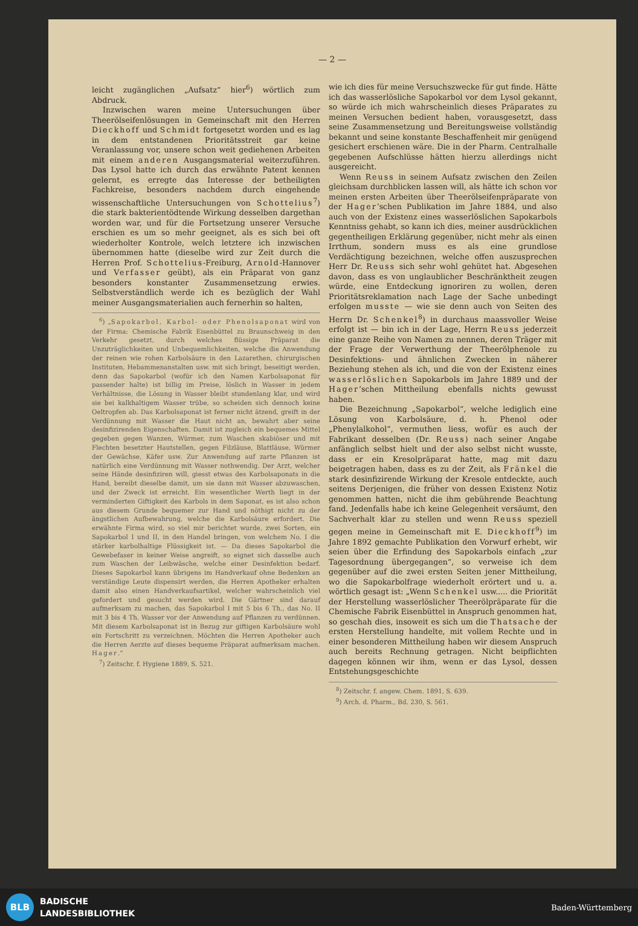— 2 —
leicht zugänglichen „Aufsatz“ hier<sup>6</sup>) wörtlich zum Abdruck.
Inzwischen waren meine Untersuchungen über Theerölseifenlösungen in Gemeinschaft mit den Herren Dieckhoff und Schmidt fortgesetzt worden und es lag in dem entstandenen Prioritätsstreit gar keine Veranlassung vor, unsere schon weit gediehenen Arbeiten mit einem anderen Ausgangsmaterial weiterzuführen. Das Lysol hatte ich durch das erwähnte Patent kennen gelernt, es erregte das Interesse der betheiligten Fachkreise, besonders nachdem durch eingehende wissenschaftliche Untersuchungen von Schottelius<sup>7</sup>) die stark bakterientödtende Wirkung desselben dargethan worden war, und für die Fortsetzung unserer Versuche erschien es um so mehr geeignet, als es sich bei oft wiederholter Kontrole, welch letztere ich inzwischen übernommen hatte (dieselbe wird zur Zeit durch die Herren Prof. Schottelius-Freiburg, Arnold-Hannover und Verfasser geübt), als ein Präparat von ganz besonders konstanter Zusammensetzung erwies. Selbstverständlich werde ich es bezüglich der Wahl meiner Ausgangsmaterialien auch fernerhin so halten,
<sup>6</sup>) „Sapokarbol, Karbol- oder Phenolsaponat wird von der Firma: Chemische Fabrik Eisenbüttel zu Braunschweig in den Verkehr gesetzt, durch welches flüssige Präparat die Unzuträglichkeiten und Unbequemlichkeiten, welche die Anwendung der reinen wie rohen Karbolsäure in den Lazarethen, chirurgischen Instituten, Hebammenanstalten usw. mit sich bringt, beseitigt werden, denn das Sapokarbol (wofür ich den Namen Karbolsaponat für passender halte) ist billig im Preise, löslich in Wasser in jedem Verhältnisse, die Lösung in Wasser bleibt stundenlang klar, und wird sie bei kalkhaltigem Wasser trübe, so scheiden sich dennoch keine Oeltropfen ab. Das Karbolsaponat ist ferner nicht ätzend, greift in der Verdünnung mit Wasser die Haut nicht an, bewahrt aber seine desinfizirenden Eigenschaften. Damit ist zugleich ein bequemes Mittel gegeben gegen Wanzen, Würmer, zum Waschen skabiöser und mit Flechten besetzter Hautstellen, gegen Filzläuse, Blattläuse, Würmer der Gewächse, Käfer usw. Zur Anwendung auf zarte Pflanzen ist natürlich eine Verdünnung mit Wasser nothwendig. Der Arzt, welcher seine Hände desinfiziren will, giesst etwas des Karbolsaponats in die Hand, bereibt dieselbe damit, um sie dann mit Wasser abzuwaschen, und der Zweck ist erreicht. Ein wesentlicher Werth liegt in der verminderten Giftigkeit des Karbols in dem Saponat, es ist also schon aus diesem Grunde bequemer zur Hand und nöthigt nicht zu der ängstlichen Aufbewahrung, welche die Karbolsäure erfordert. Die erwähnte Firma wird, so viel mir berichtet wurde, zwei Sorten, ein Sapokarbol I und II, in den Handel bringen, von welchem No. I die stärker karbolhaltige Flüssigkeit ist. — Da dieses Sapokarbol die Gewebefaser in keiner Weise angreift, so eignet sich dasselbe auch zum Waschen der Leibwäsche, welche einer Desinfektion bedarf. Dieses Sapokarbol kann übrigens im Handverkauf ohne Bedenken an verständige Leute dispensirt werden, die Herren Apotheker erhalten damit also einen Handverkaufsartikel, welcher wahrscheinlich viel gefordert und gesucht werden wird. Die Gärtner sind darauf aufmerksam zu machen, das Sapokarbol I mit 5 bis 6 Th., das No. II mit 3 bis 4 Th. Wasser vor der Anwendung auf Pflanzen zu verdünnen. Mit diesem Karbolsaponat ist in Bezug zur giftigen Karbolsäure wohl ein Fortschritt zu verzeichnen. Möchten die Herren Apotheker auch die Herren Aerzte auf dieses bequeme Präparat aufmerksam machen. Hager.“
<sup>7</sup>) Zeitschr. f. Hygiene 1889, S. 521.
wie ich dies für meine Versuchszwecke für gut finde. Hätte ich das wasserlösliche Sapokarbol vor dem Lysol gekannt, so würde ich mich wahrscheinlich dieses Präparates zu meinen Versuchen bedient haben, vorausgesetzt, dass seine Zusammensetzung und Bereitungsweise vollständig bekannt und seine konstante Beschaffenheit mir genügend gesichert erschienen wäre. Die in der Pharm. Centralhalle gegebenen Aufschlüsse hätten hierzu allerdings nicht ausgereicht.
Wenn Reuss in seinem Aufsatz zwischen den Zeilen gleichsam durchblicken lassen will, als hätte ich schon vor meinen ersten Arbeiten über Theerölseifenpräparate von der Hager’schen Publikation im Jahre 1884, und also auch von der Existenz eines wasserlöslichen Sapokarbols Kenntniss gehabt, so kann ich dies, meiner ausdrücklichen gegentheiligen Erklärung gegenüber, nicht mehr als einen Irrthum, sondern muss es als eine grundlose Verdächtigung bezeichnen, welche offen auszusprechen Herr Dr. Reuss sich sehr wohl gehütet hat. Abgesehen davon, dass es von unglaublicher Beschränktheit zeugen würde, eine Entdeckung ignoriren zu wollen, deren Prioritätsreklamation nach Lage der Sache unbedingt erfolgen musste — wie sie denn auch von Seiten des Herrn Dr. Schenkel<sup>8</sup>) in durchaus maassvoller Weise erfolgt ist — bin ich in der Lage, Herrn Reuss jederzeit eine ganze Reihe von Namen zu nennen, deren Träger mit der Frage der Verwerthung der Theerölphenole zu Desinfektions- und ähnlichen Zwecken in näherer Beziehung stehen als ich, und die von der Existenz eines wasserlöslichen Sapokarbols im Jahre 1889 und der Hager’schen Mittheilung ebenfalls nichts gewusst haben.
Die Bezeichnung „Sapokarbol“, welche lediglich eine Lösung von Karbolsäure, d. h. Phenol oder „Phenylalkohol“, vermuthen liess, wofür es auch der Fabrikant desselben (Dr. Reuss) nach seiner Angabe anfänglich selbst hielt und der also selbst nicht wusste, dass er ein Kresolpräparat hatte, mag mit dazu beigetragen haben, dass es zu der Zeit, als Fränkel die stark desinfizirende Wirkung der Kresole entdeckte, auch seitens Derjenigen, die früher von dessen Existenz Notiz genommen hatten, nicht die ihm gebührende Beachtung fand. Jedenfalls habe ich keine Gelegenheit versäumt, den Sachverhalt klar zu stellen und wenn Reuss speziell gegen meine in Gemeinschaft mit E. Dieckhoff<sup>9</sup>) im Jahre 1892 gemachte Publikation den Vorwurf erhebt, wir seien über die Erfindung des Sapokarbols einfach „zur Tagesordnung übergegangen“, so verweise ich dem gegenüber auf die zwei ersten Seiten jener Mittheilung, wo die Sapokarbolfrage wiederholt erörtert und u. a. wörtlich gesagt ist: „Wenn Schenkel usw..... die Priorität der Herstellung wasserlöslicher Theerölpräparate für die Chemische Fabrik Eisenbüttel in Anspruch genommen hat, so geschah dies, insoweit es sich um die Thatsache der ersten Herstellung handelte, mit vollem Rechte und in einer besonderen Mittheilung haben wir diesem Anspruch auch bereits Rechnung getragen. Nicht beipflichten dagegen können wir ihm, wenn er das Lysol, dessen Entstehungsgeschichte
<sup>8</sup>) Zeitschr. f. angew. Chem. 1891, S. 639.
<sup>9</sup>) Arch. d. Pharm., Bd. 230, S. 561.
BLB
BADISCHE
LANDESBIBLIOTHEK
Baden-Württemberg